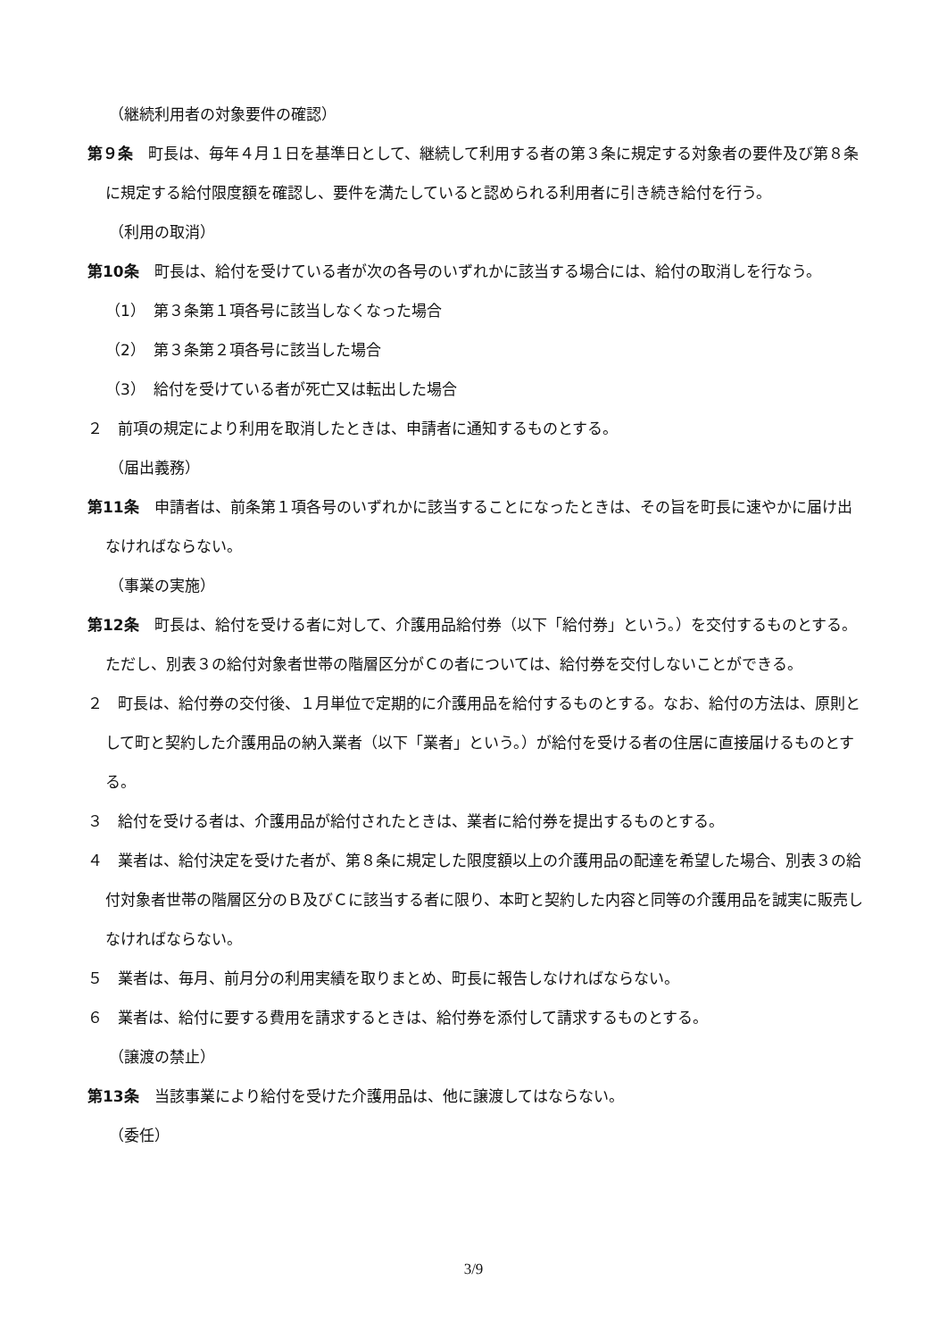（継続利用者の対象要件の確認）
第９条　町長は、毎年４月１日を基準日として、継続して利用する者の第３条に規定する対象者の要件及び第８条に規定する給付限度額を確認し、要件を満たしていると認められる利用者に引き続き給付を行う。
（利用の取消）
第10条　町長は、給付を受けている者が次の各号のいずれかに該当する場合には、給付の取消しを行なう。
（1）　第３条第１項各号に該当しなくなった場合
（2）　第３条第２項各号に該当した場合
（3）　給付を受けている者が死亡又は転出した場合
２　前項の規定により利用を取消したときは、申請者に通知するものとする。
（届出義務）
第11条　申請者は、前条第１項各号のいずれかに該当することになったときは、その旨を町長に速やかに届け出なければならない。
（事業の実施）
第12条　町長は、給付を受ける者に対して、介護用品給付券（以下「給付券」という。）を交付するものとする。ただし、別表３の給付対象者世帯の階層区分がＣの者については、給付券を交付しないことができる。
２　町長は、給付券の交付後、１月単位で定期的に介護用品を給付するものとする。なお、給付の方法は、原則として町と契約した介護用品の納入業者（以下「業者」という。）が給付を受ける者の住居に直接届けるものとする。
３　給付を受ける者は、介護用品が給付されたときは、業者に給付券を提出するものとする。
４　業者は、給付決定を受けた者が、第８条に規定した限度額以上の介護用品の配達を希望した場合、別表３の給付対象者世帯の階層区分のＢ及びＣに該当する者に限り、本町と契約した内容と同等の介護用品を誠実に販売しなければならない。
５　業者は、毎月、前月分の利用実績を取りまとめ、町長に報告しなければならない。
６　業者は、給付に要する費用を請求するときは、給付券を添付して請求するものとする。
（譲渡の禁止）
第13条　当該事業により給付を受けた介護用品は、他に譲渡してはならない。
（委任）
3/9